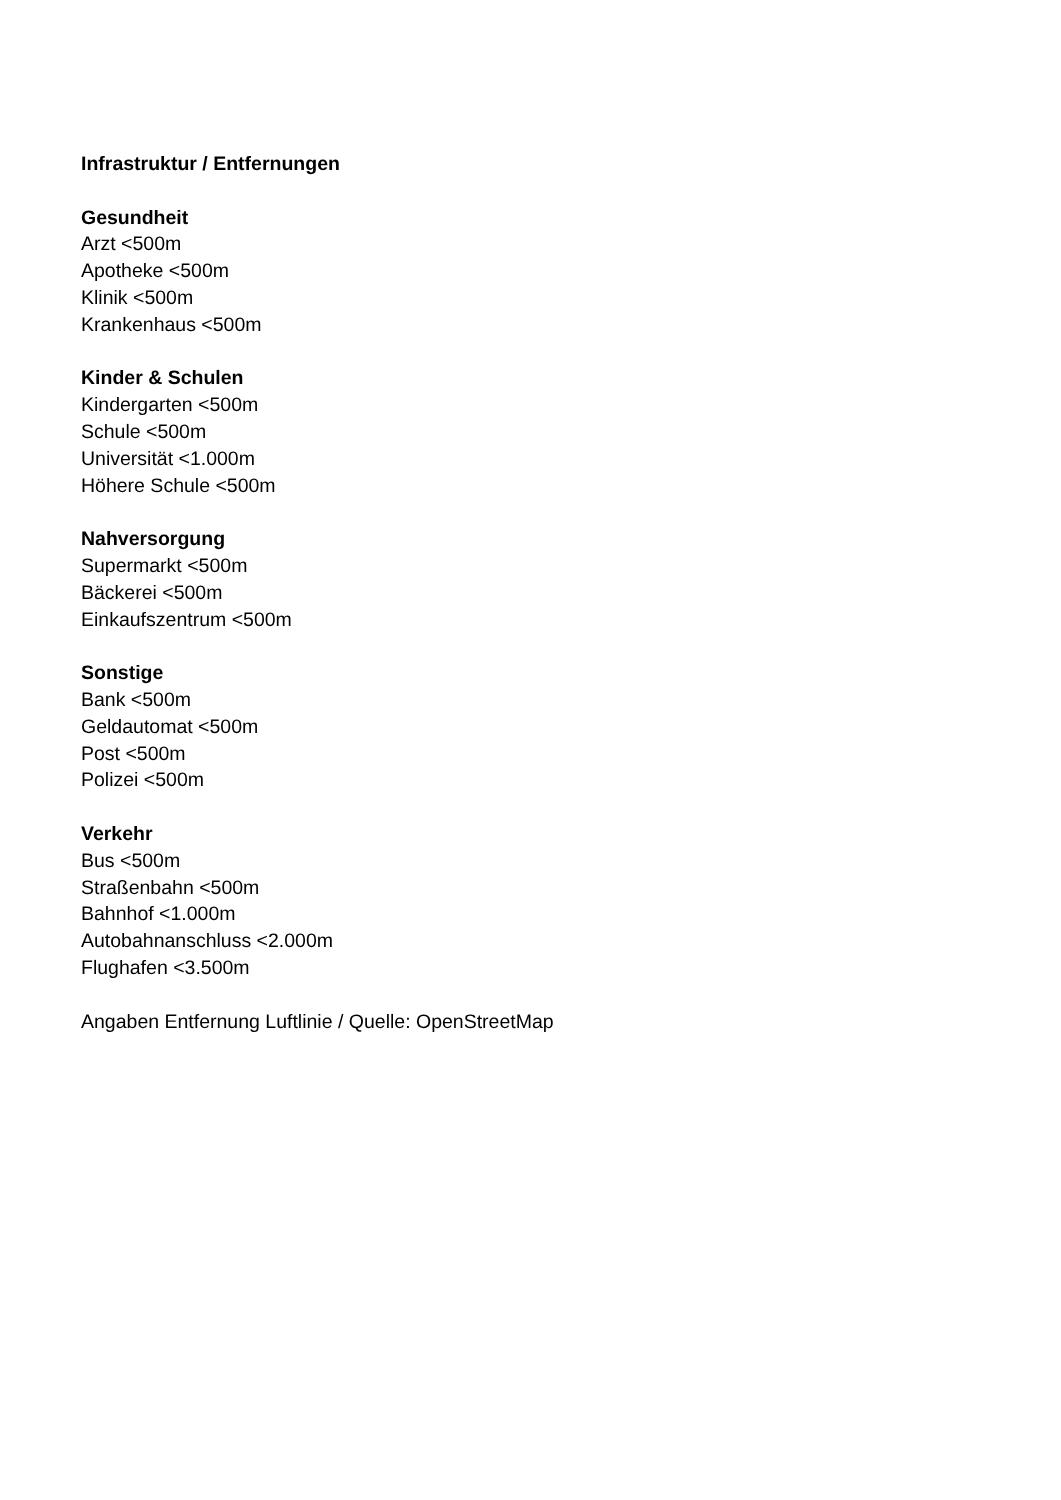Infrastruktur / Entfernungen
Gesundheit
Arzt <500m
Apotheke <500m
Klinik <500m
Krankenhaus <500m
Kinder & Schulen
Kindergarten <500m
Schule <500m
Universität <1.000m
Höhere Schule <500m
Nahversorgung
Supermarkt <500m
Bäckerei <500m
Einkaufszentrum <500m
Sonstige
Bank <500m
Geldautomat <500m
Post <500m
Polizei <500m
Verkehr
Bus <500m
Straßenbahn <500m
Bahnhof <1.000m
Autobahnanschluss <2.000m
Flughafen <3.500m
Angaben Entfernung Luftlinie / Quelle: OpenStreetMap